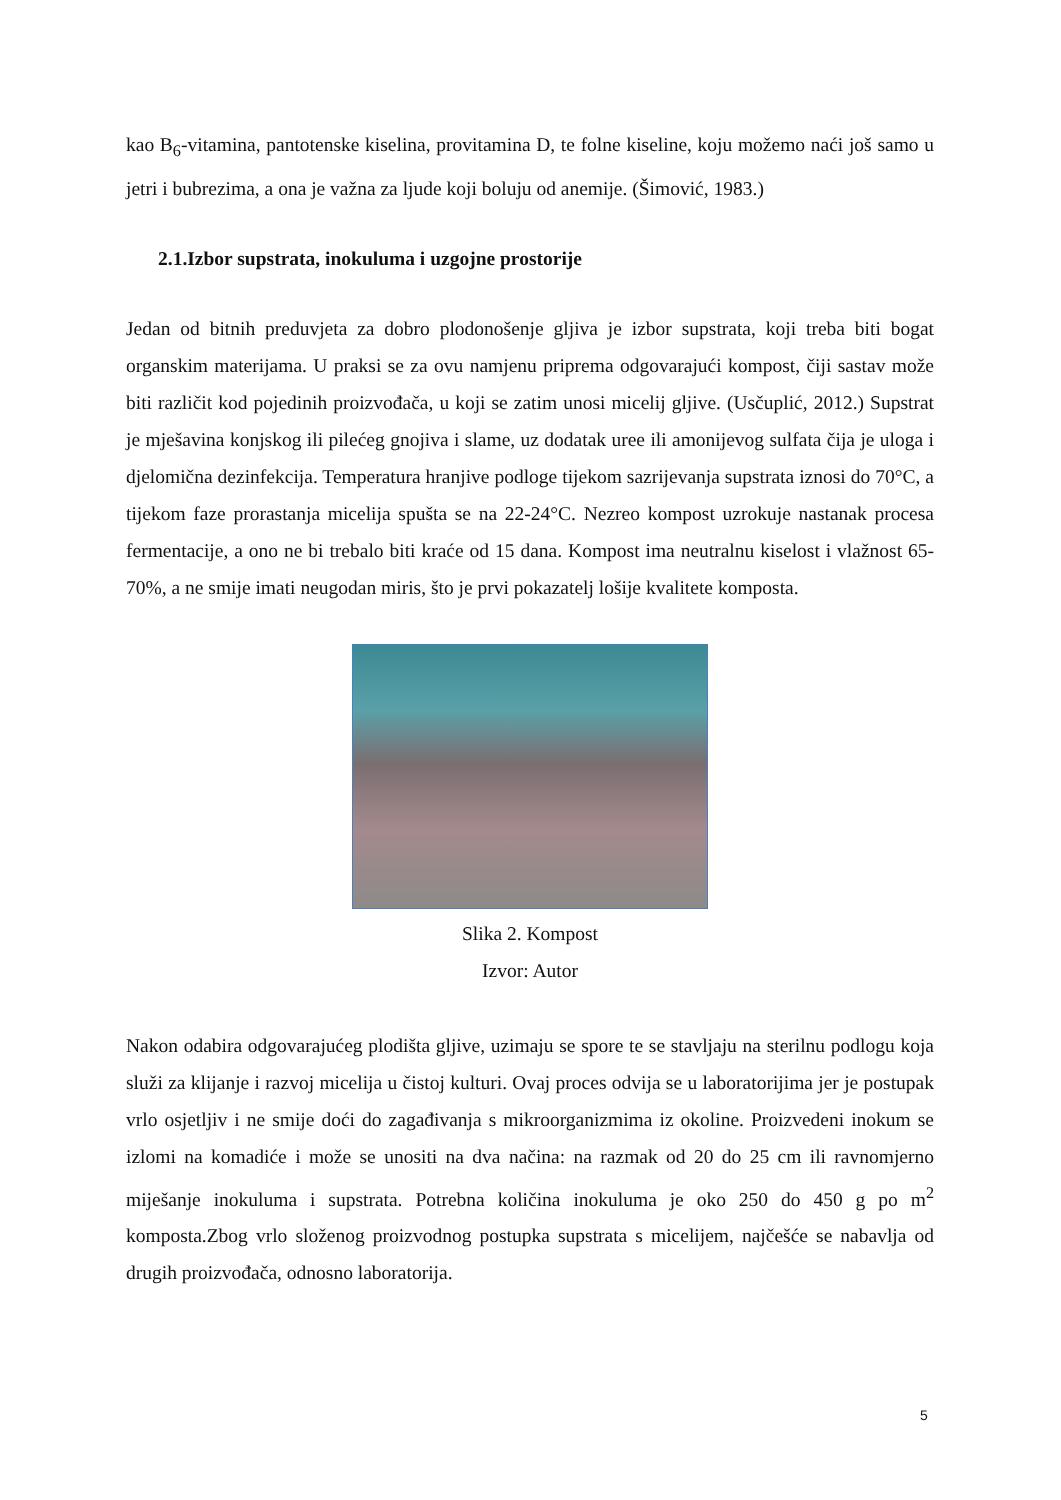kao B<sub>6</sub>-vitamina, pantotenske kiselina, provitamina D, te folne kiseline, koju možemo naći još samo u jetri i bubrezima, a ona je važna za ljude koji boluju od anemije. (Šimović, 1983.)
2.1.Izbor supstrata, inokuluma i uzgojne prostorije
Jedan od bitnih preduvjeta za dobro plodonošenje gljiva je izbor supstrata, koji treba biti bogat organskim materijama. U praksi se za ovu namjenu priprema odgovarajući kompost, čiji sastav može biti različit kod pojedinih proizvođača, u koji se zatim unosi micelij gljive. (Usčuplić, 2012.) Supstrat je mješavina konjskog ili pilećeg gnojiva i slame, uz dodatak uree ili amonijevog sulfata čija je uloga i djelomična dezinfekcija. Temperatura hranjive podloge tijekom sazrijevanja supstrata iznosi do 70°C, a tijekom faze prorastanja micelija spušta se na 22-24°C. Nezreo kompost uzrokuje nastanak procesa fermentacije, a ono ne bi trebalo biti kraće od 15 dana. Kompost ima neutralnu kiselost i vlažnost 65-70%, a ne smije imati neugodan miris, što je prvi pokazatelj lošije kvalitete komposta.
Slika 2. Kompost
Izvor: Autor
Nakon odabira odgovarajućeg plodišta gljive, uzimaju se spore te se stavljaju na sterilnu podlogu koja služi za klijanje i razvoj micelija u čistoj kulturi. Ovaj proces odvija se u laboratorijima jer je postupak vrlo osjetljiv i ne smije doći do zagađivanja s mikroorganizmima iz okoline. Proizvedeni inokum se izlomi na komadiće i može se unositi na dva načina: na razmak od 20 do 25 cm ili ravnomjerno miješanje inokuluma i supstrata. Potrebna količina inokuluma je oko 250 do 450 g po m<sup>2</sup> komposta.Zbog vrlo složenog proizvodnog postupka supstrata s micelijem, najčešće se nabavlja od drugih proizvođača, odnosno laboratorija.
5